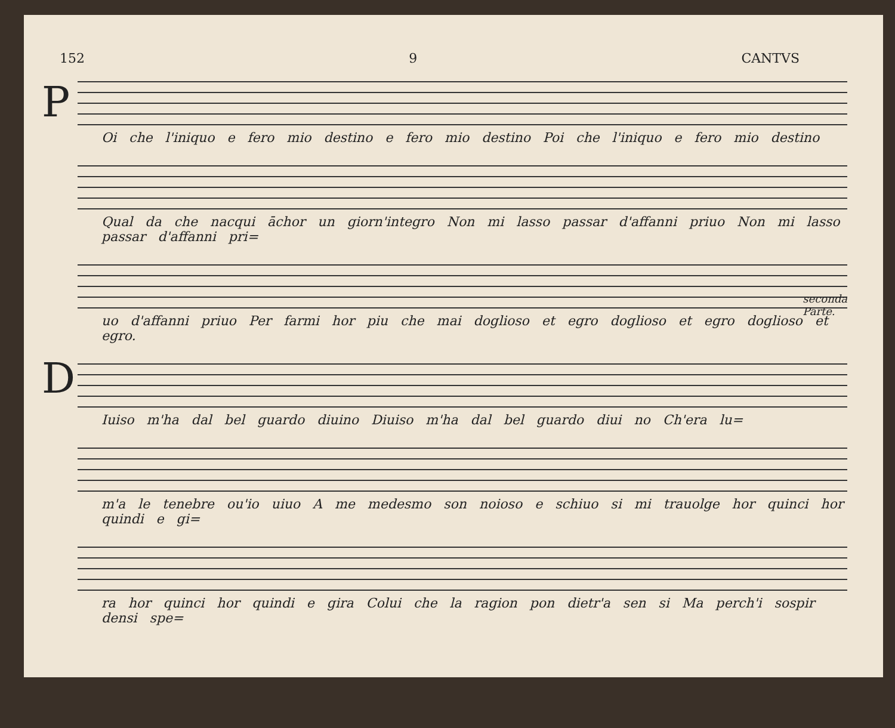152 9 CANTVS
P
Oi che l'iniquo e fero mio destino e fero mio destino Poi che l'iniquo e fero mio destino
Qual da che nacqui āchor un giorn'integro Non mi lasso passar d'affanni priuo Non mi lasso passar d'affanni pri=
uo d'affanni priuo Per farmi hor piu che mai doglioso et egro doglioso et egro doglioso et egro.
D
Iuiso m'ha dal bel guardo diuino Diuiso m'ha dal bel guardo diui no Ch'era lu=
m'a le tenebre ou'io uiuo A me medesmo son noioso e schiuo si mi trauolge hor quinci hor quindi e gi=
ra hor quinci hor quindi e gira Colui che la ragion pon dietr'a sen si Ma perch'i sospir densi spe=
seconda
Parte.